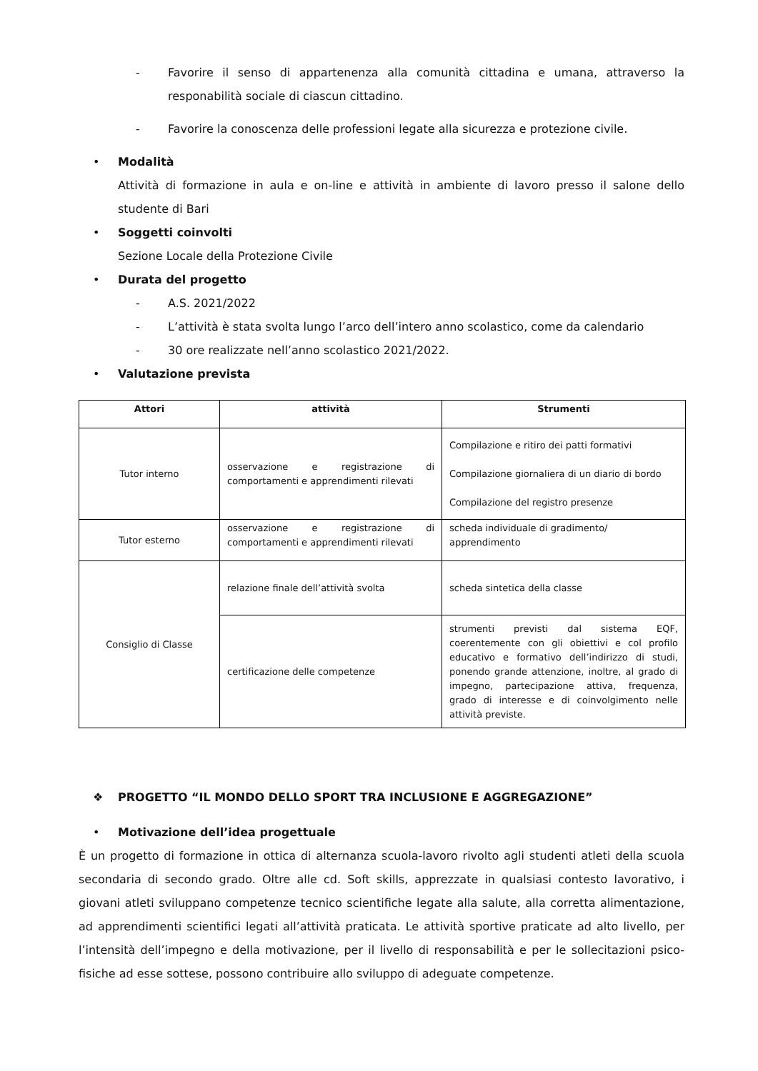- Favorire il senso di appartenenza alla comunità cittadina e umana, attraverso la responabilità sociale di ciascun cittadino.
- Favorire la conoscenza delle professioni legate alla sicurezza e protezione civile.
• Modalità
Attività di formazione in aula e on-line e attività in ambiente di lavoro presso il salone dello studente di Bari
• Soggetti coinvolti
Sezione Locale della Protezione Civile
• Durata del progetto
- A.S. 2021/2022
- L’attività è stata svolta lungo l’arco dell’intero anno scolastico, come da calendario
- 30 ore realizzate nell’anno scolastico 2021/2022.
• Valutazione prevista
| Attori | attività | Strumenti |
| --- | --- | --- |
| Tutor interno | osservazione e registrazione di comportamenti e apprendimenti rilevati | Compilazione e ritiro dei patti formativi Compilazione giornaliera di un diario di bordo Compilazione del registro presenze |
| Tutor esterno | osservazione e registrazione di comportamenti e apprendimenti rilevati | scheda individuale di gradimento/ apprendimento |
| Consiglio di Classe | relazione finale dell’attività svolta | scheda sintetica della classe |
| | certificazione delle competenze | strumenti previsti dal sistema EQF, coerentemente con gli obiettivi e col profilo educativo e formativo dell’indirizzo di studi, ponendo grande attenzione, inoltre, al grado di impegno, partecipazione attiva, frequenza, grado di interesse e di coinvolgimento nelle attività previste. |
❖ PROGETTO “IL MONDO DELLO SPORT TRA INCLUSIONE E AGGREGAZIONE”
• Motivazione dell’idea progettuale
È un progetto di formazione in ottica di alternanza scuola-lavoro rivolto agli studenti atleti della scuola secondaria di secondo grado. Oltre alle cd. Soft skills, apprezzate in qualsiasi contesto lavorativo, i giovani atleti sviluppano competenze tecnico scientifiche legate alla salute, alla corretta alimentazione, ad apprendimenti scientifici legati all’attività praticata. Le attività sportive praticate ad alto livello, per l’intensità dell’impegno e della motivazione, per il livello di responsabilità e per le sollecitazioni psico-fisiche ad esse sottese, possono contribuire allo sviluppo di adeguate competenze.